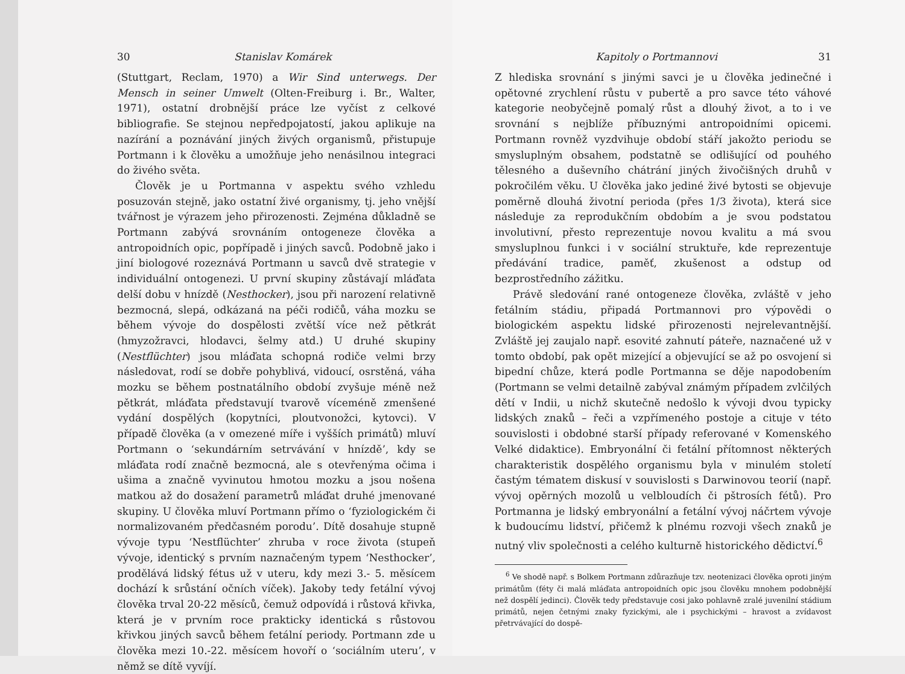30 Stanislav Komárek
(Stuttgart, Reclam, 1970) a Wir Sind unterwegs. Der Mensch in seiner Umwelt (Olten-Freiburg i. Br., Walter, 1971), ostatní drobnější práce lze vyčíst z celkové bibliografie. Se stejnou nepředpojatostí, jakou aplikuje na nazírání a poznávání jiných živých organismů, přistupuje Portmann i k člověku a umožňuje jeho nenásilnou integraci do živého světa.
Člověk je u Portmanna v aspektu svého vzhledu posuzován stejně, jako ostatní živé organismy, tj. jeho vnější tvářnost je výrazem jeho přirozenosti. Zejména důkladně se Portmann zabývá srovnáním ontogeneze člověka a antropoidních opic, popřípadě i jiných savců. Podobně jako i jiní biologové rozeznává Portmann u savců dvě strategie v individuální ontogenezi. U první skupiny zůstávají mláďata delší dobu v hnízdě (Nesthocker), jsou při narození relativně bezmocná, slepá, odkázaná na péči rodičů, váha mozku se během vývoje do dospělosti zvětší více než pětkrát (hmyzožravci, hlodavci, šelmy atd.) U druhé skupiny (Nestflüchter) jsou mláďata schopná rodiče velmi brzy následovat, rodí se dobře pohyblivá, vidoucí, osrstěná, váha mozku se během postnatálního období zvyšuje méně než pětkrát, mláďata představují tvarově víceméně zmenšené vydání dospělých (kopytníci, ploutvonožci, kytovci). V případě člověka (a v omezené míře i vyšších primátů) mluví Portmann o ‘sekundárním setrvávání v hnízdě’, kdy se mláďata rodí značně bezmocná, ale s otevřenýma očima i ušima a značně vyvinutou hmotou mozku a jsou nošena matkou až do dosažení parametrů mláďat druhé jmenované skupiny. U člověka mluví Portmann přímo o ‘fyziologickém či normalizovaném předčasném porodu’. Dítě dosahuje stupně vývoje typu ‘Nestflüchter’ zhruba v roce života (stupeň vývoje, identický s prvním naznačeným typem ‘Nesthocker’, prodělává lidský fétus už v uteru, kdy mezi 3.- 5. měsícem dochází k srůstání očních víček). Jakoby tedy fetální vývoj člověka trval 20-22 měsíců, čemuž odpovídá i růstová křivka, která je v prvním roce prakticky identická s růstovou křivkou jiných savců během fetální periody. Portmann zde u člověka mezi 10.-22. měsícem hovoří o ‘sociálním uteru’, v němž se dítě vyvíjí.
Kapitoly o Portmannovi 31
Z hlediska srovnání s jinými savci je u člověka jedinečné i opětovné zrychlení růstu v pubertě a pro savce této váhové kategorie neobyčejně pomalý růst a dlouhý život, a to i ve srovnání s nejblíže příbuznými antropoidními opicemi. Portmann rovněž vyzdvihuje období stáří jakožto periodu se smysluplným obsahem, podstatně se odlišující od pouhého tělesného a duševního chátrání jiných živočišných druhů v pokročilém věku. U člověka jako jediné živé bytosti se objevuje poměrně dlouhá životní perioda (přes 1/3 života), která sice následuje za reprodukčním obdobím a je svou podstatou involutivní, přesto reprezentuje novou kvalitu a má svou smysluplnou funkci i v sociální struktuře, kde reprezentuje předávání tradice, paměť, zkušenost a odstup od bezprostředního zážitku.
Právě sledování rané ontogeneze člověka, zvláště v jeho fetálním stádiu, připadá Portmannovi pro výpovědi o biologickém aspektu lidské přirozenosti nejrelevantnější. Zvláště jej zaujalo např. esovité zahnutí páteře, naznačené už v tomto období, pak opět mizející a objevující se až po osvojení si bipední chůze, která podle Portmanna se děje napodobením (Portmann se velmi detailně zabýval známým případem zvlčilých dětí v Indii, u nichž skutečně nedošlo k vývoji dvou typicky lidských znaků – řeči a vzpřímeného postoje a cituje v této souvislosti i obdobné starší případy referované v Komenského Velké didaktice). Embryonální či fetální přítomnost některých charakteristik dospělého organismu byla v minulém století častým tématem diskusí v souvislosti s Darwinovou teorií (např. vývoj opěrných mozolů u velbloudích či pštrosích fétů). Pro Portmanna je lidský embryonální a fetální vývoj náčrtem vývoje k budoucímu lidství, přičemž k plnému rozvoji všech znaků je nutný vliv společnosti a celého kulturně historického dědictví.<sup>6</sup>
<sup>6</sup> Ve shodě např. s Bolkem Portmann zdůrazňuje tzv. neotenizaci člověka oproti jiným primátům (féty či malá mláďata antropoidních opic jsou člověku mnohem podobnější než dospělí jedinci). Člověk tedy představuje cosi jako pohlavně zralé juvenilní stádium primátů, nejen četnými znaky fyzickými, ale i psychickými – hravost a zvídavost přetrvávající do dospě-